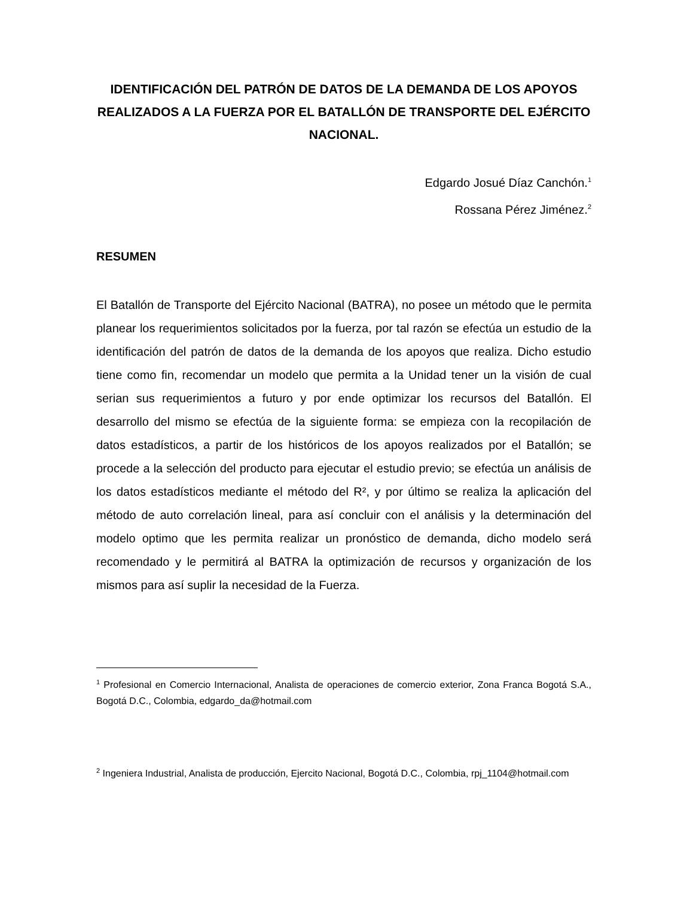IDENTIFICACIÓN DEL PATRÓN DE DATOS DE LA DEMANDA DE LOS APOYOS REALIZADOS A LA FUERZA POR EL BATALLÓN DE TRANSPORTE DEL EJÉRCITO NACIONAL.
Edgardo Josué Díaz Canchón.<sup>1</sup>
Rossana Pérez Jiménez.<sup>2</sup>
RESUMEN
El Batallón de Transporte del Ejército Nacional (BATRA), no posee un método que le permita planear los requerimientos solicitados por la fuerza, por tal razón se efectúa un estudio de la identificación del patrón de datos de la demanda de los apoyos que realiza. Dicho estudio tiene como fin, recomendar un modelo que permita a la Unidad tener un la visión de cual serian sus requerimientos a futuro y por ende optimizar los recursos del Batallón. El desarrollo del mismo se efectúa de la siguiente forma: se empieza con la recopilación de datos estadísticos, a partir de los históricos de los apoyos realizados por el Batallón; se procede a la selección del producto para ejecutar el estudio previo; se efectúa un análisis de los datos estadísticos mediante el método del R², y por último se realiza la aplicación del método de auto correlación lineal, para así concluir con el análisis y la determinación del modelo optimo que les permita realizar un pronóstico de demanda, dicho modelo será recomendado y le permitirá al BATRA la optimización de recursos y organización de los mismos para así suplir la necesidad de la Fuerza.
<sup>1</sup> Profesional en Comercio Internacional, Analista de operaciones de comercio exterior, Zona Franca Bogotá S.A., Bogotá D.C., Colombia, edgardo_da@hotmail.com
<sup>2</sup> Ingeniera Industrial, Analista de producción, Ejercito Nacional, Bogotá D.C., Colombia, rpj_1104@hotmail.com